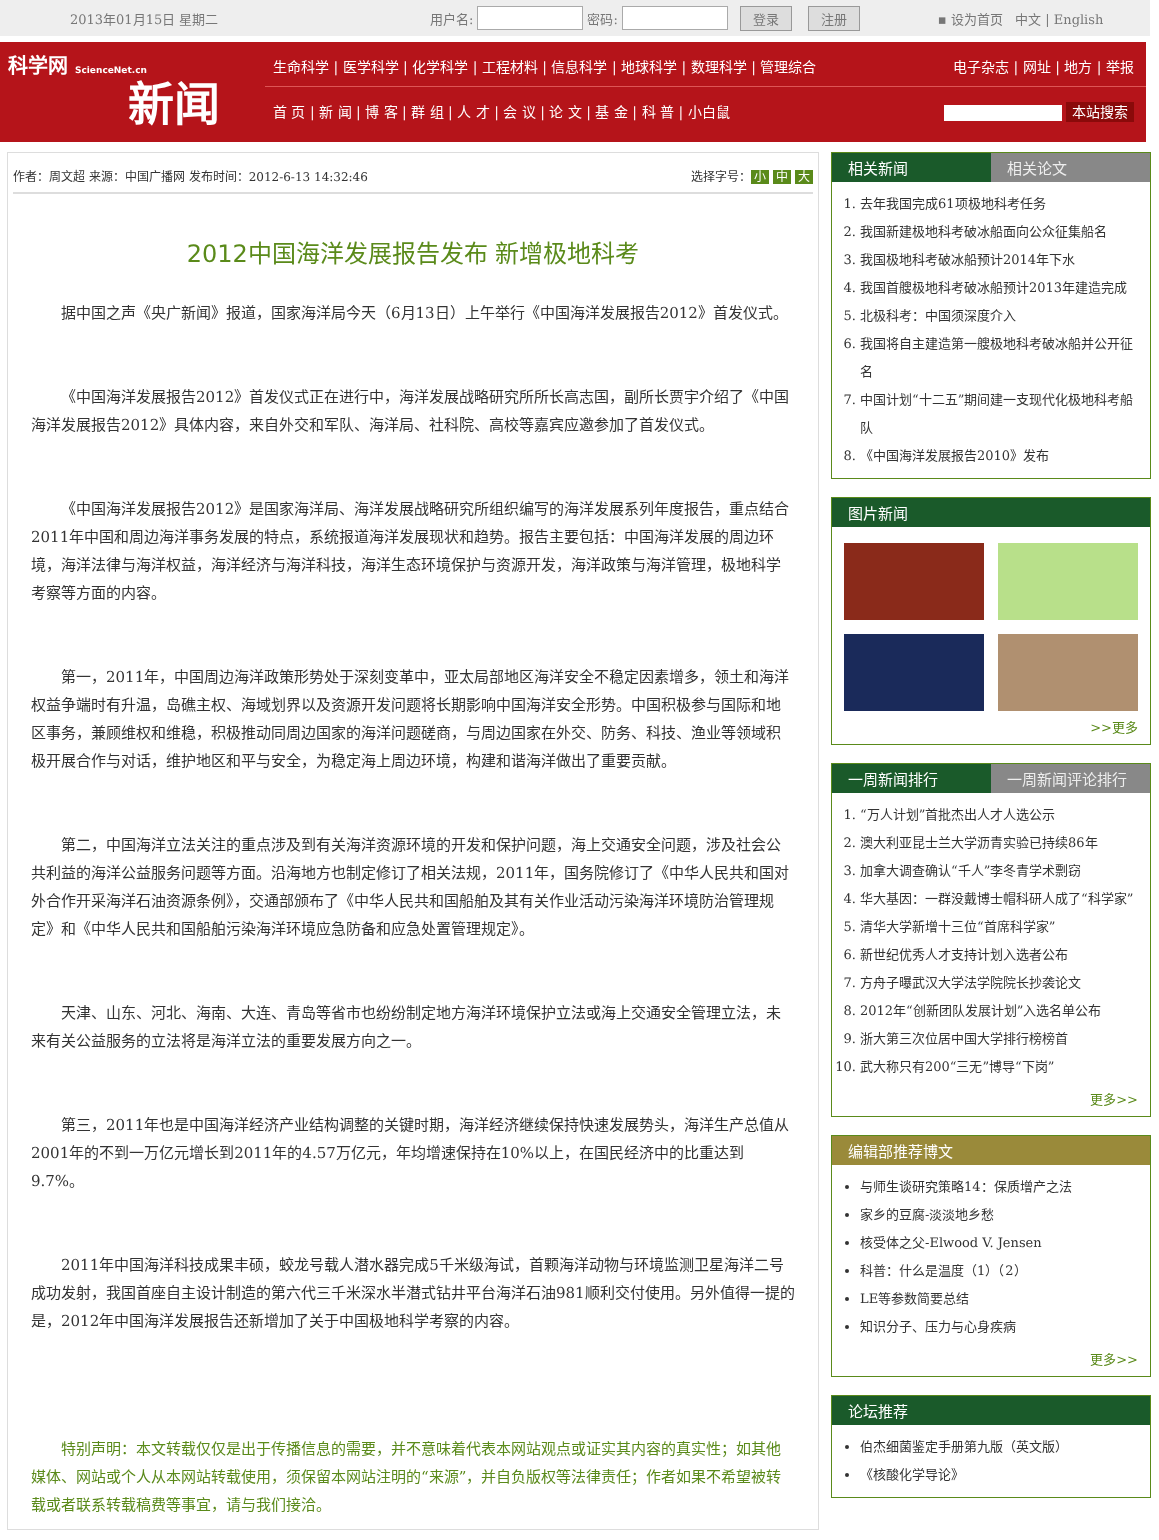2013年01月15日 星期二 用户名:密码: 登录 注册 ▪ 设为首页 中文 | English
科学网 ScienceNet.cn
新闻
生命科学 | 医学科学 | 化学科学 | 工程材料 | 信息科学 | 地球科学 | 数理科学 | 管理综合 电子杂志 | 网址 | 地方 | 举报
首 页 | 新 闻 | 博 客 | 群 组 | 人 才 | 会 议 | 论 文 | 基 金 | 科 普 | 小白鼠 本站搜索
作者：周文超 来源：中国广播网 发布时间：2012-6-13 14:32:46 选择字号： 小 中 大
2012中国海洋发展报告发布 新增极地科考
据中国之声《央广新闻》报道，国家海洋局今天（6月13日）上午举行《中国海洋发展报告2012》首发仪式。
《中国海洋发展报告2012》首发仪式正在进行中，海洋发展战略研究所所长高志国，副所长贾宇介绍了《中国海洋发展报告2012》具体内容，来自外交和军队、海洋局、社科院、高校等嘉宾应邀参加了首发仪式。
《中国海洋发展报告2012》是国家海洋局、海洋发展战略研究所组织编写的海洋发展系列年度报告，重点结合2011年中国和周边海洋事务发展的特点，系统报道海洋发展现状和趋势。报告主要包括：中国海洋发展的周边环境，海洋法律与海洋权益，海洋经济与海洋科技，海洋生态环境保护与资源开发，海洋政策与海洋管理，极地科学考察等方面的内容。
第一，2011年，中国周边海洋政策形势处于深刻变革中，亚太局部地区海洋安全不稳定因素增多，领土和海洋权益争端时有升温，岛礁主权、海域划界以及资源开发问题将长期影响中国海洋安全形势。中国积极参与国际和地区事务，兼顾维权和维稳，积极推动同周边国家的海洋问题磋商，与周边国家在外交、防务、科技、渔业等领域积极开展合作与对话，维护地区和平与安全，为稳定海上周边环境，构建和谐海洋做出了重要贡献。
第二，中国海洋立法关注的重点涉及到有关海洋资源环境的开发和保护问题，海上交通安全问题，涉及社会公共利益的海洋公益服务问题等方面。沿海地方也制定修订了相关法规，2011年，国务院修订了《中华人民共和国对外合作开采海洋石油资源条例》，交通部颁布了《中华人民共和国船舶及其有关作业活动污染海洋环境防治管理规定》和《中华人民共和国船舶污染海洋环境应急防备和应急处置管理规定》。
天津、山东、河北、海南、大连、青岛等省市也纷纷制定地方海洋环境保护立法或海上交通安全管理立法，未来有关公益服务的立法将是海洋立法的重要发展方向之一。
第三，2011年也是中国海洋经济产业结构调整的关键时期，海洋经济继续保持快速发展势头，海洋生产总值从2001年的不到一万亿元增长到2011年的4.57万亿元，年均增速保持在10%以上，在国民经济中的比重达到9.7%。
2011年中国海洋科技成果丰硕，蛟龙号载人潜水器完成5千米级海试，首颗海洋动物与环境监测卫星海洋二号成功发射，我国首座自主设计制造的第六代三千米深水半潜式钻井平台海洋石油981顺利交付使用。另外值得一提的是，2012年中国海洋发展报告还新增加了关于中国极地科学考察的内容。
特别声明：本文转载仅仅是出于传播信息的需要，并不意味着代表本网站观点或证实其内容的真实性；如其他媒体、网站或个人从本网站转载使用，须保留本网站注明的“来源”，并自负版权等法律责任；作者如果不希望被转载或者联系转载稿费等事宜，请与我们接洽。
相关新闻 相关论文
1. 去年我国完成61项极地科考任务
2. 我国新建极地科考破冰船面向公众征集船名
3. 我国极地科考破冰船预计2014年下水
4. 我国首艘极地科考破冰船预计2013年建造完成
5. 北极科考：中国须深度介入
6. 我国将自主建造第一艘极地科考破冰船并公开征名
7. 中国计划“十二五”期间建一支现代化极地科考船队
8. 《中国海洋发展报告2010》发布
图片新闻
>>更多
一周新闻排行 一周新闻评论排行
1. “万人计划”首批杰出人才人选公示
2. 澳大利亚昆士兰大学沥青实验已持续86年
3. 加拿大调查确认“千人”李冬青学术剽窃
4. 华大基因：一群没戴博士帽科研人成了“科学家”
5. 清华大学新增十三位“首席科学家”
6. 新世纪优秀人才支持计划入选者公布
7. 方舟子曝武汉大学法学院院长抄袭论文
8. 2012年“创新团队发展计划”入选名单公布
9. 浙大第三次位居中国大学排行榜榜首
10. 武大称只有200“三无”博导“下岗”
更多>>
编辑部推荐博文
与师生谈研究策略14：保质增产之法
家乡的豆腐-淡淡地乡愁
核受体之父-Elwood V. Jensen
科普：什么是温度（1）（2）
LE等参数简要总结
知识分子、压力与心身疾病
更多>>
论坛推荐
伯杰细菌鉴定手册第九版（英文版）
《核酸化学导论》